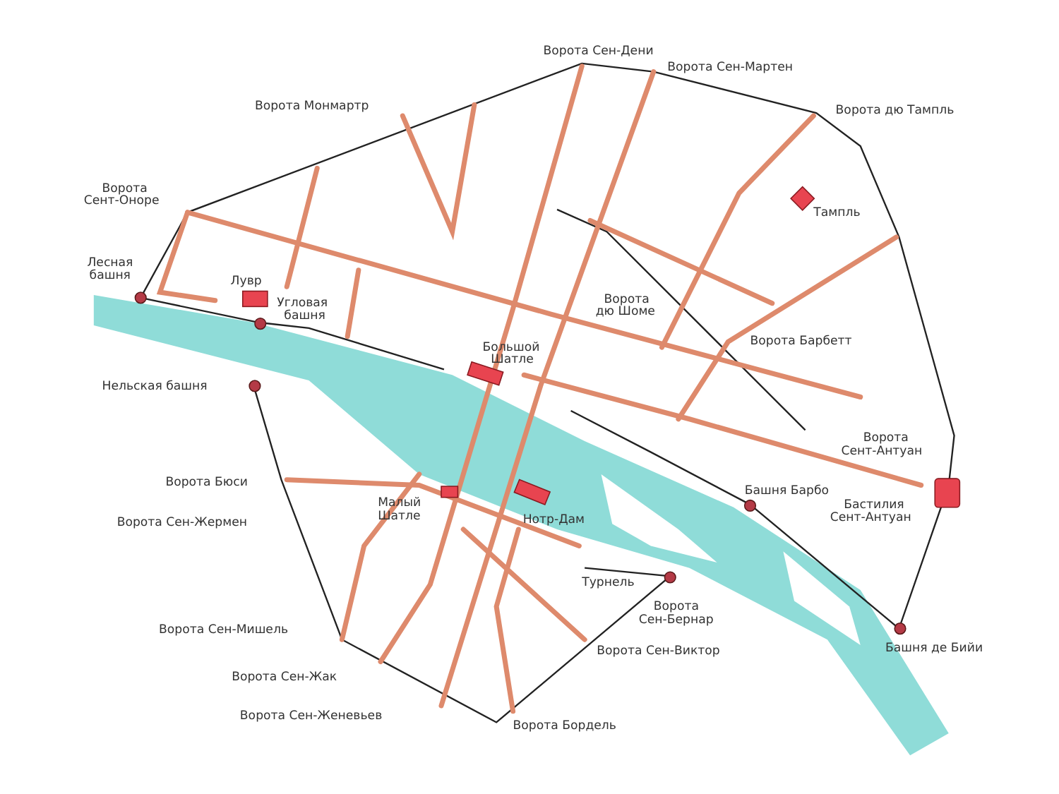Ворота Сен-Дени
Ворота Сен-Мартен
Ворота Монмартр
Ворота дю Тампль
Ворота
Сент-Оноре
Тампль
Лесная
башня
Лувр
Угловая
башня
Ворота
дю Шоме
Ворота Барбетт
Большой
Шатле
Нельская башня
Ворота
Сент-Антуан
Ворота Бюси
Башня Барбо
Малый
Шатле
Бастилия
Сент-Антуан
Нотр-Дам
Ворота Сен-Жермен
Турнель
Ворота
Сен-Бернар
Ворота Сен-Мишель
Башня де Бийи
Ворота Сен-Виктор
Ворота Сен-Жак
Ворота Сен-Женевьев
Ворота Бордель